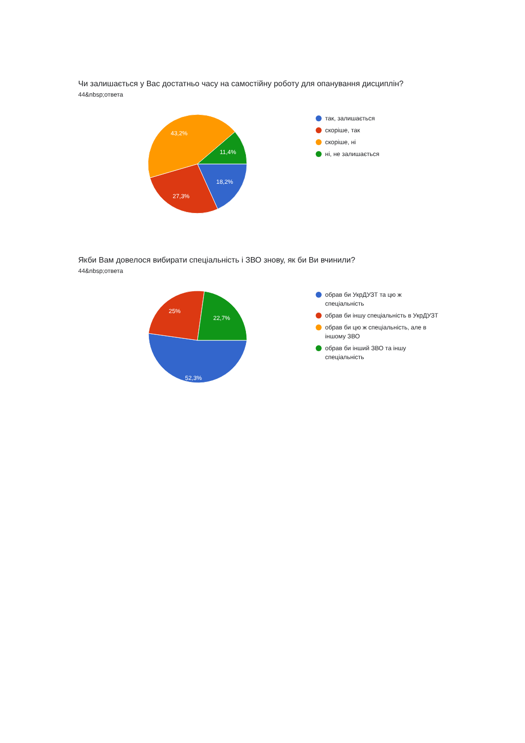Чи залишається у Вас достатньо часу на самостійну роботу для опанування дисциплін?
44&nbsp;ответа
18,2%
27,3%
43,2%
11,4%
так, залишається
скоріше, так
скоріше, ні
ні, не залишається
Якби Вам довелося вибирати спеціальність і ЗВО знову, як би Ви вчинили?
44&nbsp;ответа
52,3%
25%
22,7%
обрав би УкрДУЗТ та цю ж спеціальність
обрав би іншу спеціальність в УкрДУЗТ
обрав би цю ж спеціальність, але в іншому ЗВО
обрав би інший ЗВО та іншу спеціальність